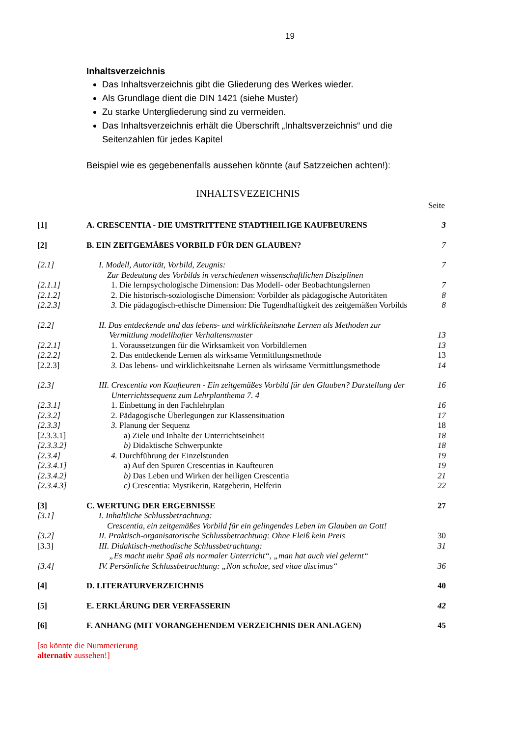19
Inhaltsverzeichnis
Das Inhaltsverzeichnis gibt die Gliederung des Werkes wieder.
Als Grundlage dient die DIN 1421 (siehe Muster)
Zu starke Untergliederung sind zu vermeiden.
Das Inhaltsverzeichnis erhält die Überschrift „Inhaltsverzeichnis“ und die Seitenzahlen für jedes Kapitel
Beispiel wie es gegebenenfalls aussehen könnte (auf Satzzeichen achten!):
INHALTSVEZEICHNIS
Seite
| [1] | A. CRESCENTIA - DIE UMSTRITTENE STADTHEILIGE KAUFBEURENS | 3 |
| [2] | B. EIN ZEITGEMÄßES VORBILD FÜR DEN GLAUBEN? | 7 |
| [2.1] | I. Modell, Autorität, Vorbild, Zeugnis: Zur Bedeutung des Vorbilds in verschiedenen wissenschaftlichen Disziplinen | 7 |
| [2.1.1] | 1. Die lernpsychologische Dimension: Das Modell- oder Beobachtungslernen | 7 |
| [2.1.2] | 2. Die historisch-soziologische Dimension: Vorbilder als pädagogische Autoritäten | 8 |
| [2.2.3] | 3. Die pädagogisch-ethische Dimension: Die Tugendhaftigkeit des zeitgemäßen Vorbilds | 8 |
| [2.2] | II. Das entdeckende und das lebens- und wirklichkeitsnahe Lernen als Methoden zur Vermittlung modellhafter Verhaltensmuster | 13 |
| [2.2.1] | 1. Voraussetzungen für die Wirksamkeit von Vorbildlernen | 13 |
| [2.2.2] | 2. Das entdeckende Lernen als wirksame Vermittlungsmethode | 13 |
| [2.2.3] | 3. Das lebens- und wirklichkeitsnahe Lernen als wirksame Vermittlungsmethode | 14 |
| [2.3] | III. Crescentia von Kaufteuren - Ein zeitgemäßes Vorbild für den Glauben? Darstellung der Unterrichtssequenz zum Lehrplanthema 7. 4 | 16 |
| [2.3.1] | 1. Einbettung in den Fachlehrplan | 16 |
| [2.3.2] | 2. Pädagogische Überlegungen zur Klassensituation | 17 |
| [2.3.3] | 3. Planung der Sequenz | 18 |
| [2.3.3.1] | a) Ziele und Inhalte der Unterrichtseinheit | 18 |
| [2.3.3.2] | b) Didaktische Schwerpunkte | 18 |
| [2.3.4] | 4. Durchführung der Einzelstunden | 19 |
| [2.3.4.1] | a) Auf den Spuren Crescentias in Kaufteuren | 19 |
| [2.3.4.2] | b) Das Leben und Wirken der heiligen Crescentia | 21 |
| [2.3.4.3] | c) Crescentia: Mystikerin, Ratgeberin, Helferin | 22 |
| [3] | C. WERTUNG DER ERGEBNISSE | 27 |
| [3.1] | I. Inhaltliche Schlussbetrachtung: Crescentia, ein zeitgemäßes Vorbild für ein gelingendes Leben im Glauben an Gott! | |
| [3.2] | II. Praktisch-organisatorische Schlussbetrachtung: Ohne Fleiß kein Preis | 30 |
| [3.3] | III. Didaktisch-methodische Schlussbetrachtung: „Es macht mehr Spaß als normaler Unterricht“, „man hat auch viel gelernt“ | 31 |
| [3.4] | IV. Persönliche Schlussbetrachtung: „Non scholae, sed vitae discimus“ | 36 |
| [4] | D. LITERATURVERZEICHNIS | 40 |
| [5] | E. ERKLÄRUNG DER VERFASSERIN | 42 |
| [6] | F. ANHANG (MIT VORANGEHENDEM VERZEICHNIS DER ANLAGEN) | 45 |
[so könnte die Nummerierung
alternativ aussehen!]